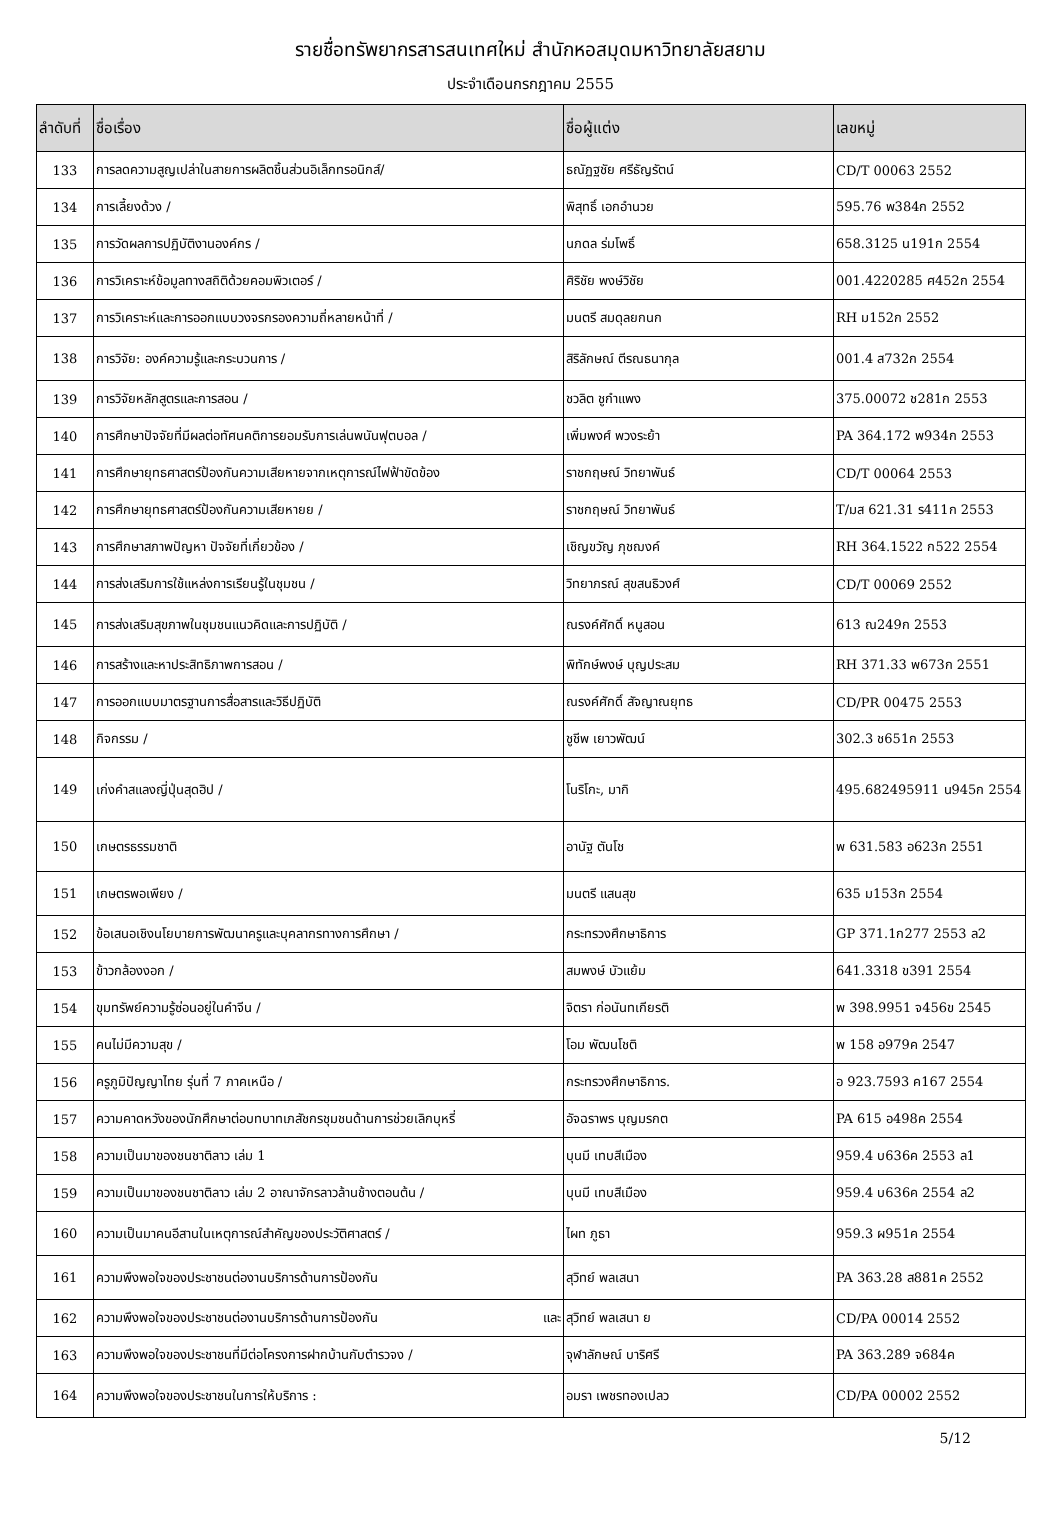รายชื่อทรัพยากรสารสนเทศใหม่ สำนักหอสมุดมหาวิทยาลัยสยาม
ประจำเดือนกรกฎาคม 2555
| ลำดับที่ | ชื่อเรื่อง | ชื่อผู้แต่ง | เลขหมู่ |
| --- | --- | --- | --- |
| 133 | การลดความสูญเปล่าในสายการผลิตชิ้นส่วนอิเล็กทรอนิกส์/ | ธณัฏฐชัย ศรีธัญรัตน์ | CD/T 00063 2552 |
| 134 | การเลี้ยงด้วง / | พิสุทธิ์ เอกอำนวย | 595.76 พ384ก 2552 |
| 135 | การวัดผลการปฏิบัติงานองค์กร / | นภดล ร่มโพธิ์ | 658.3125 น191ก 2554 |
| 136 | การวิเคราะห์ข้อมูลทางสถิติด้วยคอมพิวเตอร์ / | ศิริชัย พงษ์วิชัย | 001.4220285 ศ452ก 2554 |
| 137 | การวิเคราะห์และการออกแบบวงจรกรองความถี่หลายหน้าที่ / | มนตรี สมดุลยกนก | RH ม152ก 2552 |
| 138 | การวิจัย: องค์ความรู้และกระบวนการ / | สิริลักษณ์ ตีรณธนากุล | 001.4 ส732ก 2554 |
| 139 | การวิจัยหลักสูตรและการสอน / | ชวลิต ชูกำแพง | 375.00072 ช281ก 2553 |
| 140 | การศึกษาปัจจัยที่มีผลต่อทัศนคติการยอมรับการเล่นพนันฟุตบอล / | เพิ่มพงศ์ พวงระย้า | PA 364.172 พ934ก 2553 |
| 141 | การศึกษายุทธศาสตร์ป้องกันความเสียหายจากเหตุการณ์ไฟฟ้าขัดข้อง | ราชกฤษณ์ วิทยาพันธ์ | CD/T 00064 2553 |
| 142 | การศึกษายุทธศาสตร์ป้องกันความเสียหายย / | ราชกฤษณ์ วิทยาพันธ์ | T/มส 621.31 ร411ก 2553 |
| 143 | การศึกษาสภาพปัญหา ปัจจัยที่เกี่ยวข้อง / | เชิญขวัญ ภุชฌงค์ | RH 364.1522 ก522 2554 |
| 144 | การส่งเสริมการใช้แหล่งการเรียนรู้ในชุมชน / | วิทยาภรณ์ สุขสนธิวงศ์ | CD/T 00069 2552 |
| 145 | การส่งเสริมสุขภาพในชุมชนแนวคิดและการปฏิบัติ / | ณรงค์ศักดิ์ หนูสอน | 613 ณ249ก 2553 |
| 146 | การสร้างและหาประสิทธิภาพการสอน / | พิทักษ์พงษ์ บุญประสม | RH 371.33 พ673ก 2551 |
| 147 | การออกแบบมาตรฐานการสื่อสารและวิธีปฏิบัติ | ณรงค์ศักดิ์ สัจญาณยุทธ | CD/PR 00475 2553 |
| 148 | กิจกรรม / | ชูชีพ เยาวพัฒน์ | 302.3 ช651ก 2553 |
| 149 | เก่งคำสแลงญี่ปุ่นสุดฮิป / | โนริโกะ, มากิ | 495.682495911 น945ก 2554 |
| 150 | เกษตรธรรมชาติ | อานัฐ ตันโช | พ 631.583 อ623ก 2551 |
| 151 | เกษตรพอเพียง / | มนตรี แสนสุข | 635 ม153ก 2554 |
| 152 | ข้อเสนอเชิงนโยบายการพัฒนาครูและบุคลากรทางการศึกษา / | กระทรวงศึกษาธิการ | GP 371.1ก277 2553 ล2 |
| 153 | ข้าวกล้องงอก / | สมพงษ์ บัวแย้ม | 641.3318 ข391 2554 |
| 154 | ขุมทรัพย์ความรู้ซ่อนอยู่ในคำจีน / | จิตรา ก่อนันทเกียรติ | พ 398.9951 จ456ข 2545 |
| 155 | คนไม่มีความสุข / | โอม พัฒนโชติ | พ 158 อ979ค 2547 |
| 156 | ครูภูมิปัญญาไทย รุ่นที่ 7 ภาคเหนือ / | กระทรวงศึกษาธิการ. | อ 923.7593 ค167 2554 |
| 157 | ความคาดหวังของนักศึกษาต่อบทบาทเภสัชกรชุมชนด้านการช่วยเลิกบุหรี่ | อัจฉราพร บุญมรกต | PA 615 อ498ค 2554 |
| 158 | ความเป็นมาของชนชาติลาว เล่ม 1 | บุนมี เทบสีเมือง | 959.4 บ636ค 2553 ล1 |
| 159 | ความเป็นมาของชนชาติลาว เล่ม 2 อาณาจักรลาวล้านช้างตอนต้น / | บุนมี เทบสีเมือง | 959.4 บ636ค 2554 ล2 |
| 160 | ความเป็นมาคนอีสานในเหตุการณ์สำคัญของประวัติศาสตร์ / | ไผท ภูธา | 959.3 ผ951ค 2554 |
| 161 | ความพึงพอใจของประชาชนต่องานบริการด้านการป้องกัน | สุวิทย์ พลเสนา | PA 363.28 ส881ค 2552 |
| 162 | ความพึงพอใจของประชาชนต่องานบริการด้านการป้องกัน และ | สุวิทย์ พลเสนา ย | CD/PA 00014 2552 |
| 163 | ความพึงพอใจของประชาชนที่มีต่อโครงการฝากบ้านกับตำรวจง / | จุฬาลักษณ์ บาริศรี | PA 363.289 จ684ค |
| 164 | ความพึงพอใจของประชาชนในการให้บริการ : | อมรา เพชรทองเปลว | CD/PA 00002 2552 |
5/12